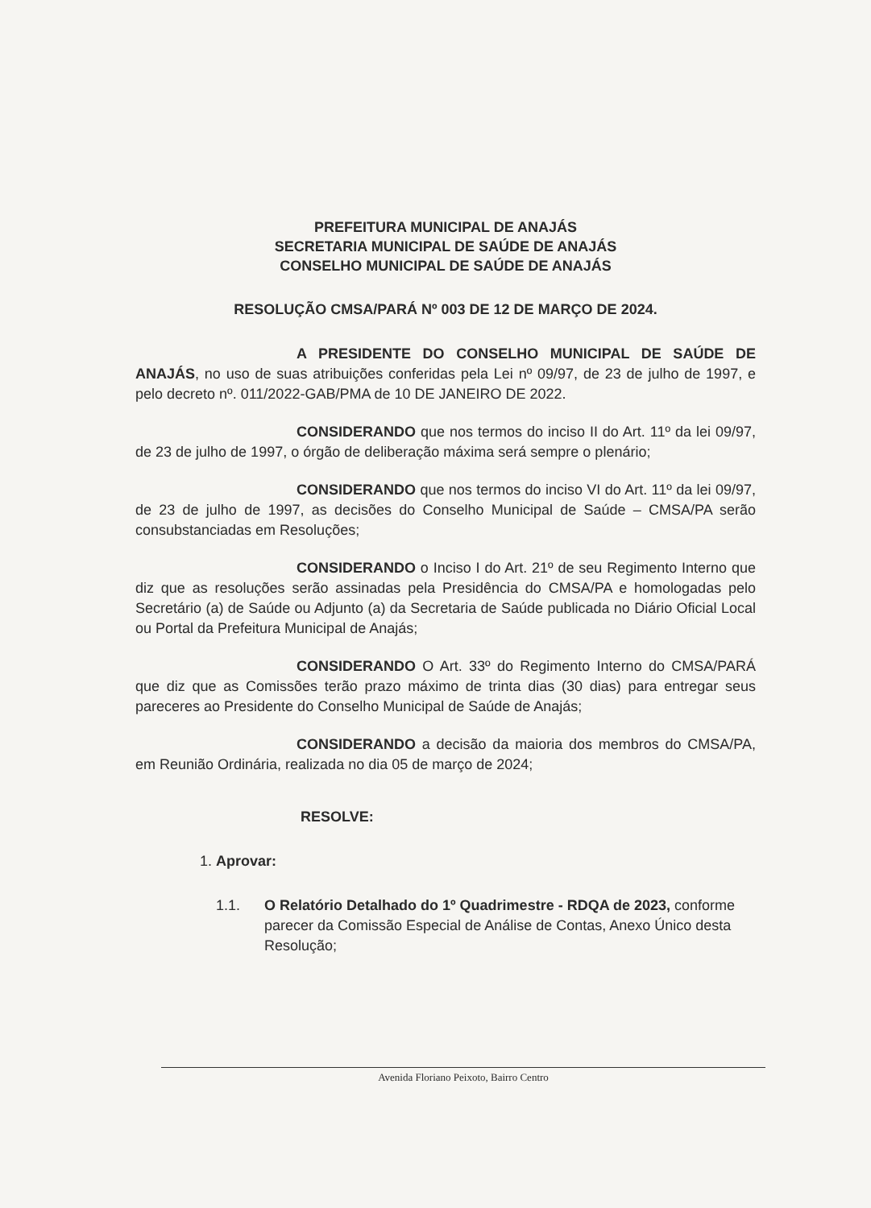PREFEITURA MUNICIPAL DE ANAJÁS
SECRETARIA MUNICIPAL DE SAÚDE DE ANAJÁS
CONSELHO MUNICIPAL DE SAÚDE DE ANAJÁS
RESOLUÇÃO CMSA/PARÁ Nº 003 DE 12 DE MARÇO DE 2024.
A PRESIDENTE DO CONSELHO MUNICIPAL DE SAÚDE DE ANAJÁS, no uso de suas atribuições conferidas pela Lei nº 09/97, de 23 de julho de 1997, e pelo decreto nº. 011/2022-GAB/PMA de 10 DE JANEIRO DE 2022.
CONSIDERANDO que nos termos do inciso II do Art. 11º da lei 09/97, de 23 de julho de 1997, o órgão de deliberação máxima será sempre o plenário;
CONSIDERANDO que nos termos do inciso VI do Art. 11º da lei 09/97, de 23 de julho de 1997, as decisões do Conselho Municipal de Saúde – CMSA/PA serão consubstanciadas em Resoluções;
CONSIDERANDO o Inciso I do Art. 21º de seu Regimento Interno que diz que as resoluções serão assinadas pela Presidência do CMSA/PA e homologadas pelo Secretário (a) de Saúde ou Adjunto (a) da Secretaria de Saúde publicada no Diário Oficial Local ou Portal da Prefeitura Municipal de Anajás;
CONSIDERANDO O Art. 33º do Regimento Interno do CMSA/PARÁ que diz que as Comissões terão prazo máximo de trinta dias (30 dias) para entregar seus pareceres ao Presidente do Conselho Municipal de Saúde de Anajás;
CONSIDERANDO a decisão da maioria dos membros do CMSA/PA, em Reunião Ordinária, realizada no dia 05 de março de 2024;
RESOLVE:
1. Aprovar:
1.1. O Relatório Detalhado do 1º Quadrimestre - RDQA de 2023, conforme parecer da Comissão Especial de Análise de Contas, Anexo Único desta Resolução;
Avenida Floriano Peixoto, Bairro Centro